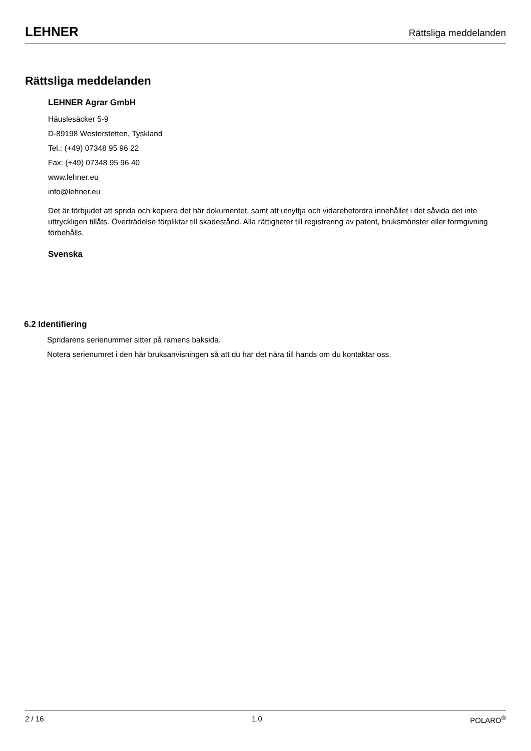LEHNER Rättsliga meddelanden
Rättsliga meddelanden
LEHNER Agrar GmbH
Häuslesäcker 5-9
D-89198 Westerstetten, Tyskland
Tel.: (+49) 07348 95 96 22
Fax: (+49) 07348 95 96 40
www.lehner.eu
info@lehner.eu
Det är förbjudet att sprida och kopiera det här dokumentet, samt att utnyttja och vidarebefordra innehållet i det såvida det inte uttryckligen tillåts. Överträdelse förpliktar till skadestånd. Alla rättigheter till registrering av patent, bruksmönster eller formgivning förbehålls.
Svenska
6.2 Identifiering
Spridarens serienummer sitter på ramens baksida.
Notera serienumret i den här bruksanvisningen så att du har det nära till hands om du kontaktar oss.
2 / 16 1.0 POLARO<sup>®</sup>